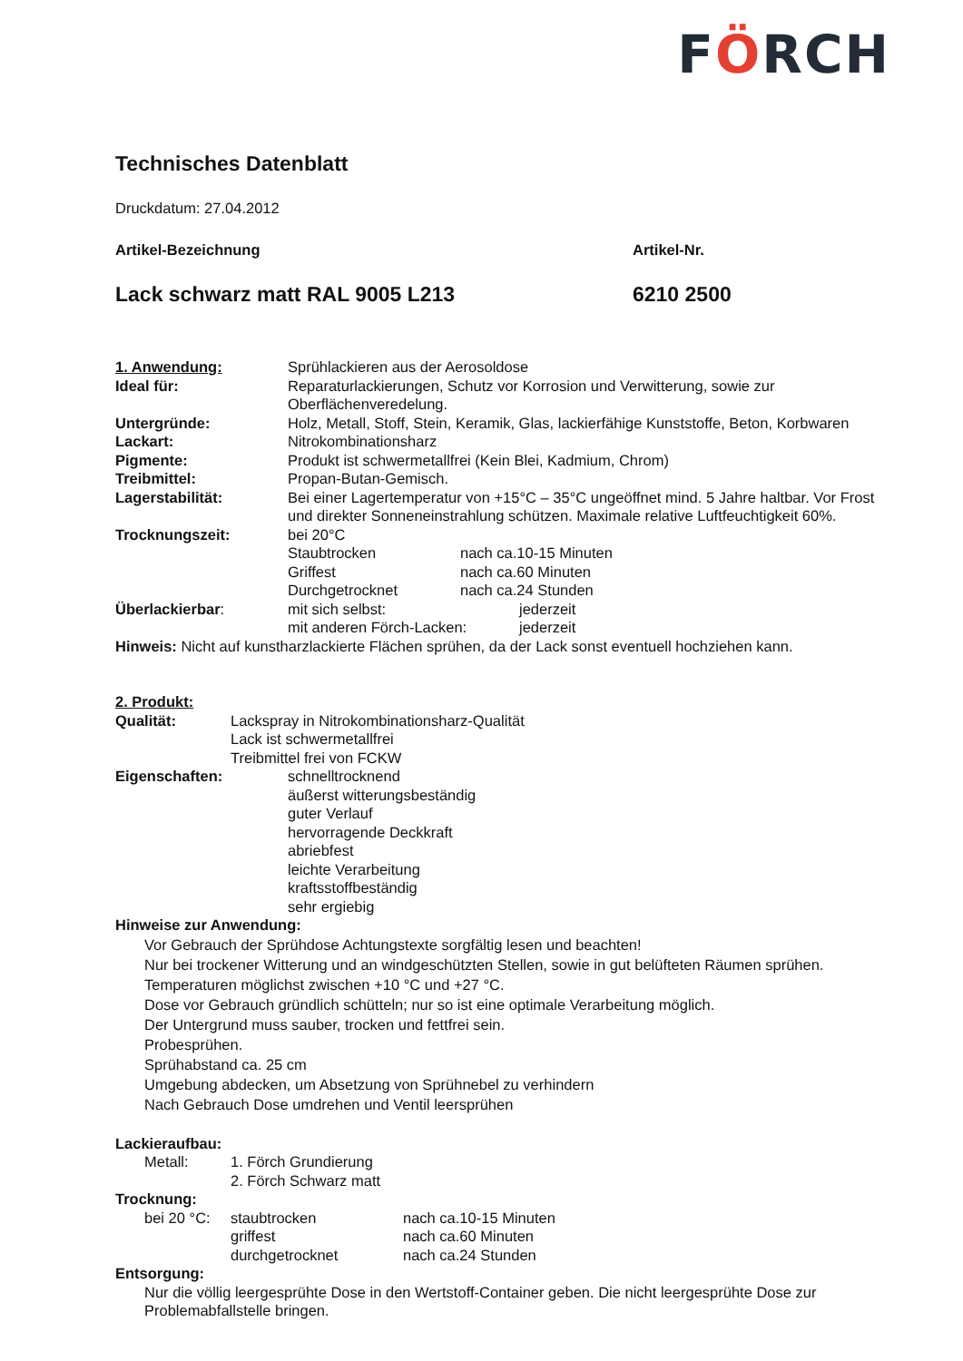FÖRCH
Technisches Datenblatt
Druckdatum: 27.04.2012
Artikel-Bezeichnung Artikel-Nr.
Lack schwarz matt RAL 9005 L213 6210 2500
1. Anwendung: Sprühlackieren aus der Aerosoldose
Ideal für: Reparaturlackierungen, Schutz vor Korrosion und Verwitterung, sowie zur Oberflächenveredelung.
Untergründe: Holz, Metall, Stoff, Stein, Keramik, Glas, lackierfähige Kunststoffe, Beton, Korbwaren
Lackart: Nitrokombinationsharz
Pigmente: Produkt ist schwermetallfrei (Kein Blei, Kadmium, Chrom)
Treibmittel: Propan-Butan-Gemisch.
Lagerstabilität: Bei einer Lagertemperatur von +15°C – 35°C ungeöffnet mind. 5 Jahre haltbar. Vor Frost und direkter Sonneneinstrahlung schützen. Maximale relative Luftfeuchtigkeit 60%.
Trocknungszeit: bei 20°C
Staubtrocken nach ca.10-15 Minuten
Griffest nach ca.60 Minuten
Durchgetrocknet nach ca.24 Stunden
Überlackierbar: mit sich selbst: jederzeit
mit anderen Förch-Lacken: jederzeit
Hinweis: Nicht auf kunstharzlackierte Flächen sprühen, da der Lack sonst eventuell hochziehen kann.
2. Produkt:
Qualität: Lackspray in Nitrokombinationsharz-Qualität
Lack ist schwermetallfrei
Treibmittel frei von FCKW
Eigenschaften: schnelltrocknend
äußerst witterungsbeständig
guter Verlauf
hervorragende Deckkraft
abriebfest
leichte Verarbeitung
kraftsstoffbeständig
sehr ergiebig
Hinweise zur Anwendung:
Vor Gebrauch der Sprühdose Achtungstexte sorgfältig lesen und beachten!
Nur bei trockener Witterung und an windgeschützten Stellen, sowie in gut belüfteten Räumen sprühen.
Temperaturen möglichst zwischen +10 °C und +27 °C.
Dose vor Gebrauch gründlich schütteln; nur so ist eine optimale Verarbeitung möglich.
Der Untergrund muss sauber, trocken und fettfrei sein.
Probesprühen.
Sprühabstand ca. 25 cm
Umgebung abdecken, um Absetzung von Sprühnebel zu verhindern
Nach Gebrauch Dose umdrehen und Ventil leersprühen
Lackieraufbau:
Metall: 1. Förch Grundierung
2. Förch Schwarz matt
Trocknung:
bei 20 °C:
staubtrocken
griffest
durchgetrocknet
nach ca.10-15 Minuten
nach ca.60 Minuten
nach ca.24 Stunden
Entsorgung:
Nur die völlig leergesprühte Dose in den Wertstoff-Container geben. Die nicht leergesprühte Dose zur Problemabfallstelle bringen.